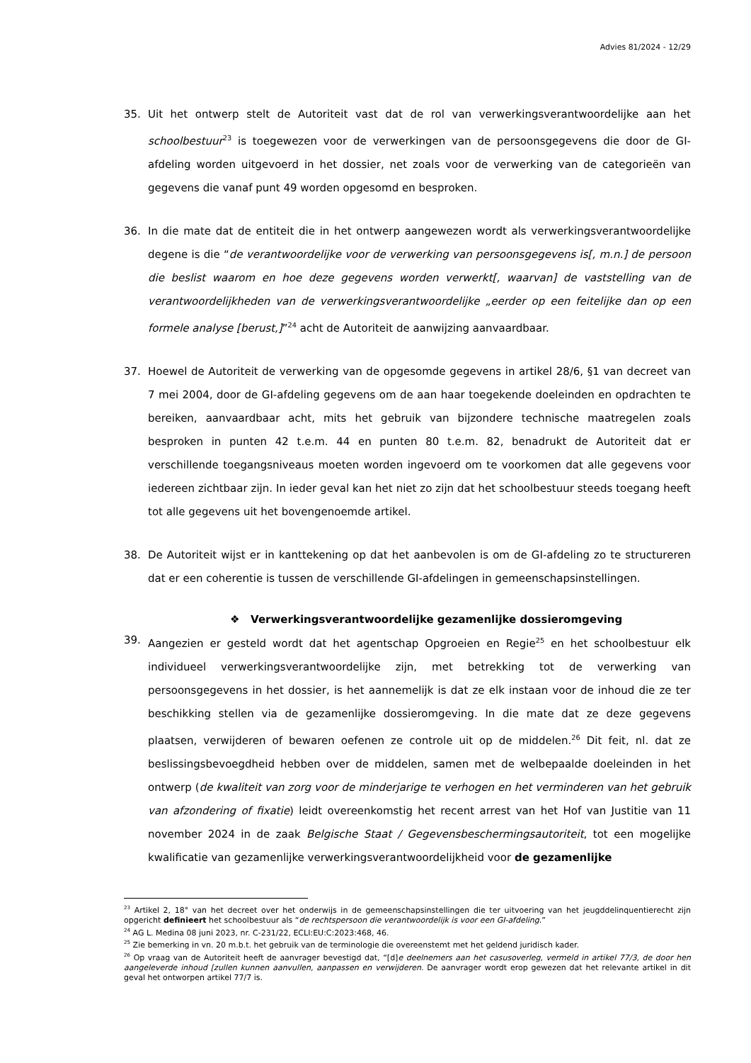Advies 81/2024 - 12/29
35. Uit het ontwerp stelt de Autoriteit vast dat de rol van verwerkingsverantwoordelijke aan het schoolbestuur<sup>23</sup> is toegewezen voor de verwerkingen van de persoonsgegevens die door de GI-afdeling worden uitgevoerd in het dossier, net zoals voor de verwerking van de categorieën van gegevens die vanaf punt 49 worden opgesomd en besproken.
36. In die mate dat de entiteit die in het ontwerp aangewezen wordt als verwerkingsverantwoordelijke degene is die “de verantwoordelijke voor de verwerking van persoonsgegevens is[, m.n.] de persoon die beslist waarom en hoe deze gegevens worden verwerkt[, waarvan] de vaststelling van de verantwoordelijkheden van de verwerkingsverantwoordelijke „eerder op een feitelijke dan op een formele analyse [berust,]”<sup>24</sup> acht de Autoriteit de aanwijzing aanvaardbaar.
37. Hoewel de Autoriteit de verwerking van de opgesomde gegevens in artikel 28/6, §1 van decreet van 7 mei 2004, door de GI-afdeling gegevens om de aan haar toegekende doeleinden en opdrachten te bereiken, aanvaardbaar acht, mits het gebruik van bijzondere technische maatregelen zoals besproken in punten 42 t.e.m. 44 en punten 80 t.e.m. 82, benadrukt de Autoriteit dat er verschillende toegangsniveaus moeten worden ingevoerd om te voorkomen dat alle gegevens voor iedereen zichtbaar zijn. In ieder geval kan het niet zo zijn dat het schoolbestuur steeds toegang heeft tot alle gegevens uit het bovengenoemde artikel.
38. De Autoriteit wijst er in kanttekening op dat het aanbevolen is om de GI-afdeling zo te structureren dat er een coherentie is tussen de verschillende GI-afdelingen in gemeenschapsinstellingen.
❖ Verwerkingsverantwoordelijke gezamenlijke dossieromgeving
39. Aangezien er gesteld wordt dat het agentschap Opgroeien en Regie<sup>25</sup> en het schoolbestuur elk individueel verwerkingsverantwoordelijke zijn, met betrekking tot de verwerking van persoonsgegevens in het dossier, is het aannemelijk is dat ze elk instaan voor de inhoud die ze ter beschikking stellen via de gezamenlijke dossieromgeving. In die mate dat ze deze gegevens plaatsen, verwijderen of bewaren oefenen ze controle uit op de middelen.<sup>26</sup> Dit feit, nl. dat ze beslissingsbevoegdheid hebben over de middelen, samen met de welbepaalde doeleinden in het ontwerp (de kwaliteit van zorg voor de minderjarige te verhogen en het verminderen van het gebruik van afzondering of fixatie) leidt overeenkomstig het recent arrest van het Hof van Justitie van 11 november 2024 in de zaak Belgische Staat / Gegevensbeschermingsautoriteit, tot een mogelijke kwalificatie van gezamenlijke verwerkingsverantwoordelijkheid voor de gezamenlijke
<sup>23</sup> Artikel 2, 18° van het decreet over het onderwijs in de gemeenschapsinstellingen die ter uitvoering van het jeugddelinquentierecht zijn opgericht definieert het schoolbestuur als “de rechtspersoon die verantwoordelijk is voor een GI-afdeling.”
<sup>24</sup> AG L. Medina 08 juni 2023, nr. C-231/22, ECLI:EU:C:2023:468, 46.
<sup>25</sup> Zie bemerking in vn. 20 m.b.t. het gebruik van de terminologie die overeenstemt met het geldend juridisch kader.
<sup>26</sup> Op vraag van de Autoriteit heeft de aanvrager bevestigd dat, “[d]e deelnemers aan het casusoverleg, vermeld in artikel 77/3, de door hen aangeleverde inhoud [zullen kunnen aanvullen, aanpassen en verwijderen. De aanvrager wordt erop gewezen dat het relevante artikel in dit geval het ontworpen artikel 77/7 is.